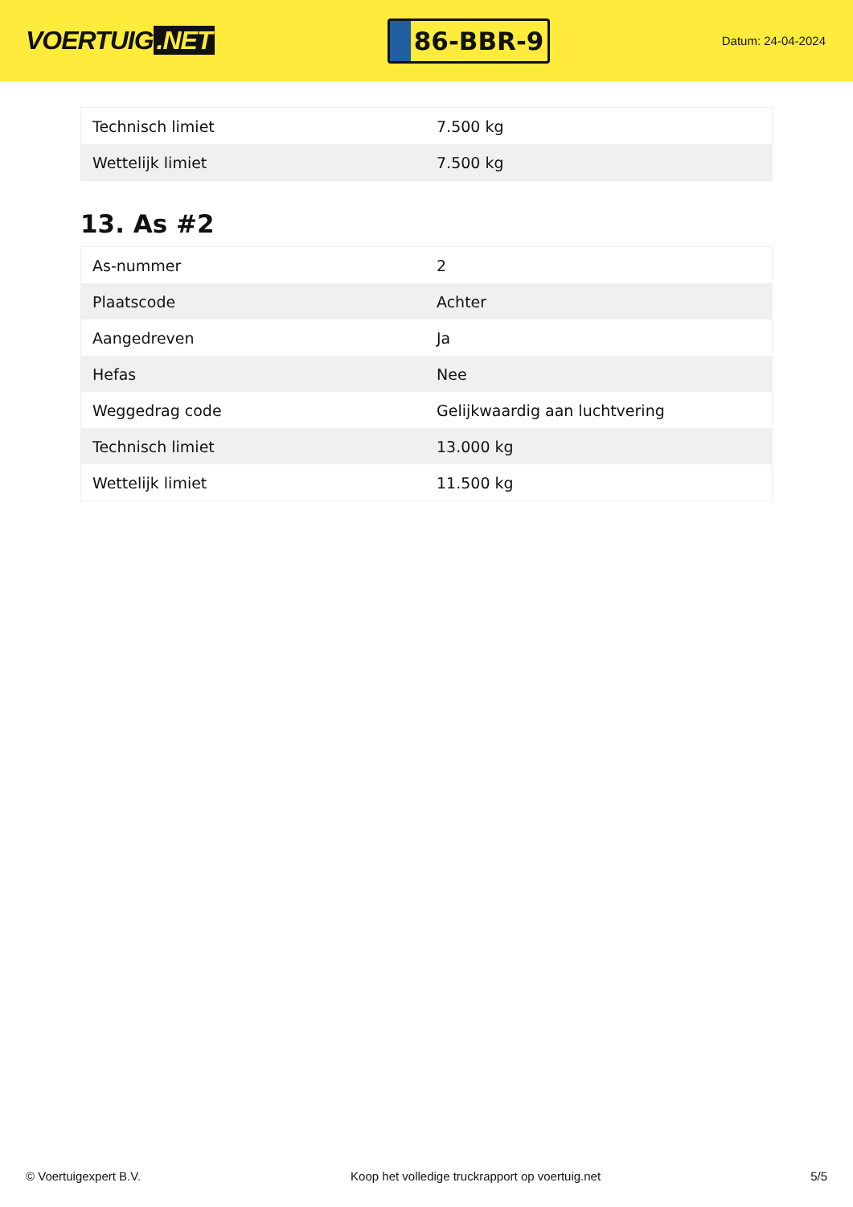VOERTUIG.NET
86-BBR-9
Datum: 24-04-2024
| Technisch limiet | 7.500 kg |
| Wettelijk limiet | 7.500 kg |
13. As #2
| As-nummer | 2 |
| Plaatscode | Achter |
| Aangedreven | Ja |
| Hefas | Nee |
| Weggedrag code | Gelijkwaardig aan luchtvering |
| Technisch limiet | 13.000 kg |
| Wettelijk limiet | 11.500 kg |
© Voertuigexpert B.V. Koop het volledige truckrapport op voertuig.net 5/5